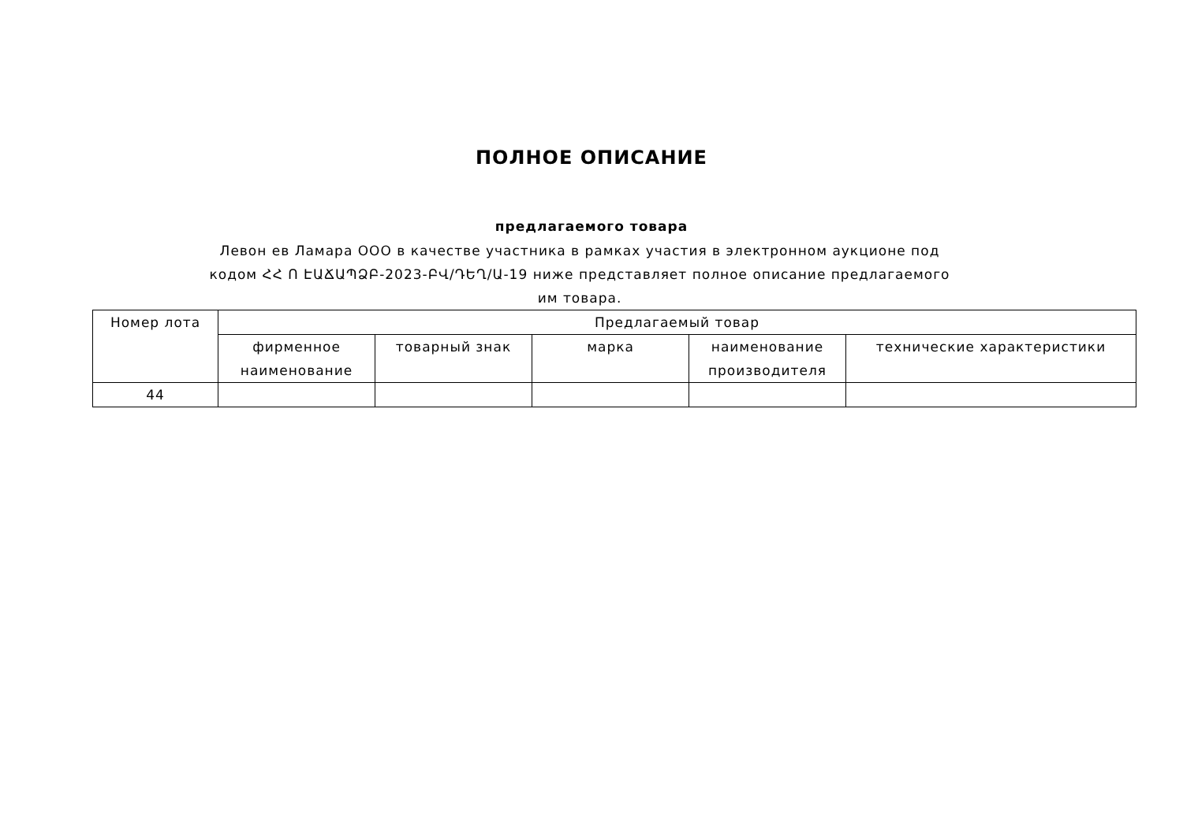ПОЛНОЕ ОПИСАНИЕ
предлагаемого товара
Левон ев Ламара ООО в качестве участника в рамках участия в электронном аукционе под кодом ՀՀ Ո ԷԱՃԱՊՁԲ-2023-ԲՎ/ԴԵՂ/Ա-19 ниже представляет полное описание предлагаемого им товара.
| Номер лота | Предлагаемый товар | | | | |
| --- | --- | --- | --- | --- | --- |
| | фирменное наименование | товарный знак | марка | наименование производителя | технические характеристики |
| 44 | | | | | |